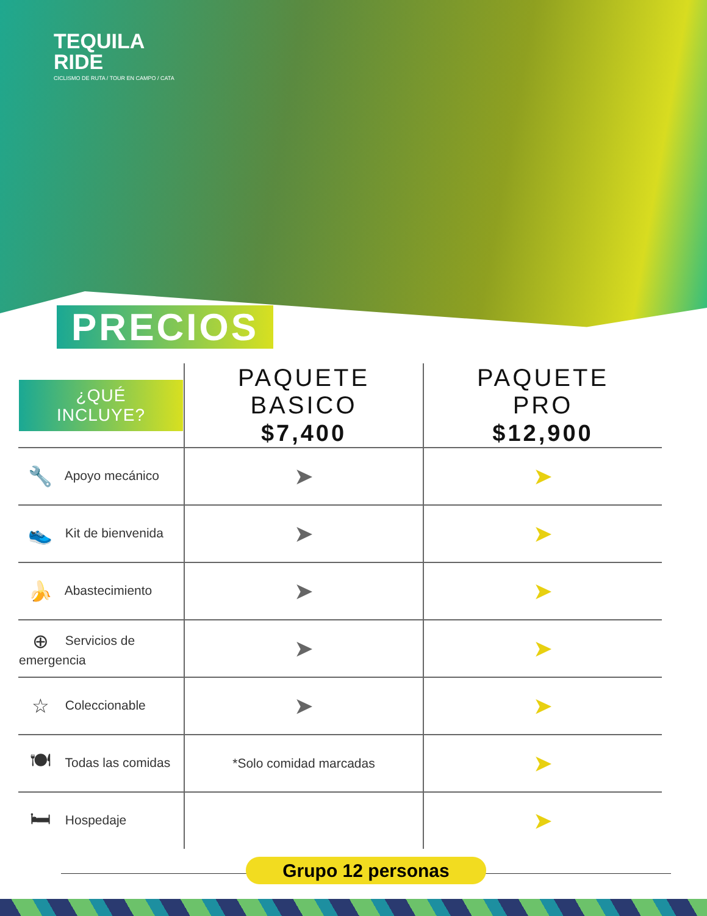TEQUILA
RIDE
CICLISMO DE RUTA / TOUR EN CAMPO / CATA
PRECIOS
| ¿QUÉ INCLUYE? | PAQUETE BASICO $7,400 | PAQUETE PRO $12,900 |
| --- | --- | --- |
| 🔧 Apoyo mecánico | ➤ | ➤ |
| 👟 Kit de bienvenida | ➤ | ➤ |
| 🍌 Abastecimiento | ➤ | ➤ |
| ⊕ Servicios de emergencia | ➤ | ➤ |
| ☆ Coleccionable | ➤ | ➤ |
| 🍽 Todas las comidas | *Solo comidad marcadas | ➤ |
| 🛏 Hospedaje | | ➤ |
Grupo 12 personas